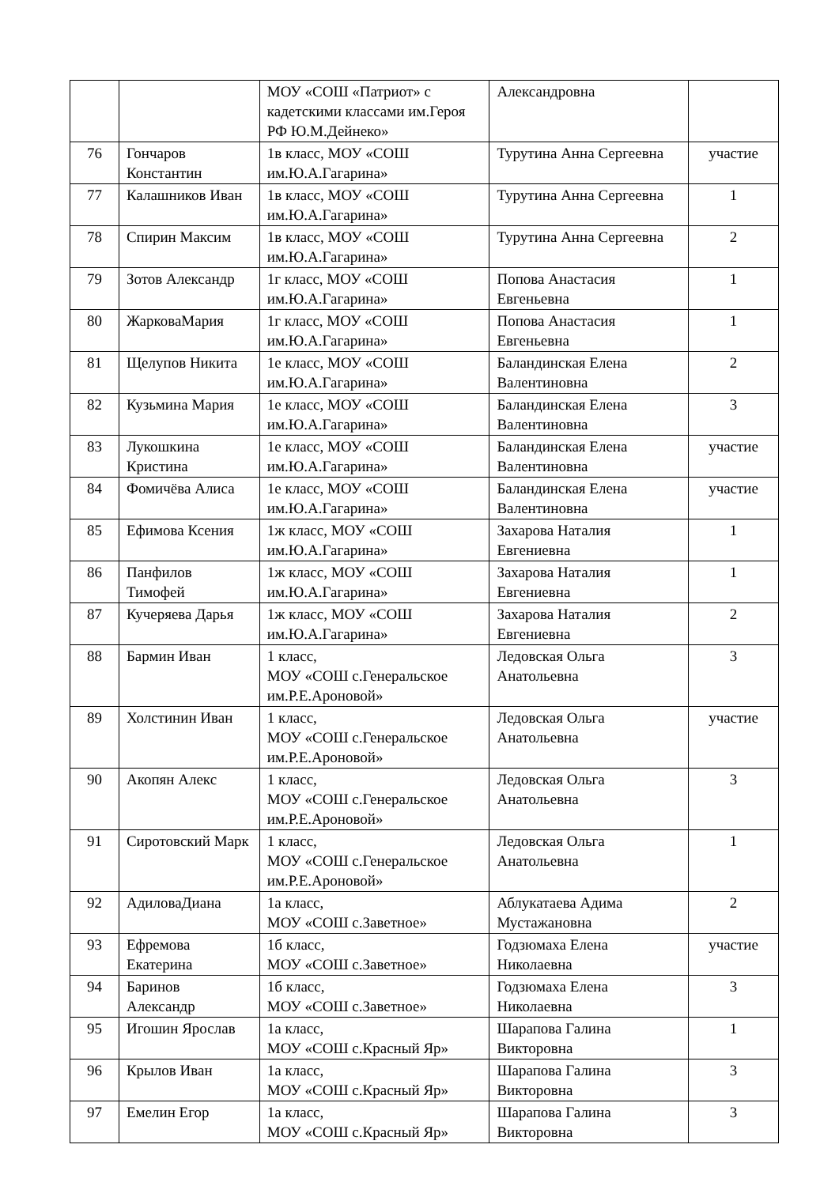| | | МОУ «СОШ «Патриот» с кадетскими классами им.Героя РФ Ю.М.Дейнеко» | Александровна | |
| 76 | Гончаров Константин | 1в класс, МОУ «СОШ им.Ю.А.Гагарина» | Турутина Анна Сергеевна | участие |
| 77 | Калашников Иван | 1в класс, МОУ «СОШ им.Ю.А.Гагарина» | Турутина Анна Сергеевна | 1 |
| 78 | Спирин Максим | 1в класс, МОУ «СОШ им.Ю.А.Гагарина» | Турутина Анна Сергеевна | 2 |
| 79 | Зотов Александр | 1г класс, МОУ «СОШ им.Ю.А.Гагарина» | Попова Анастасия Евгеньевна | 1 |
| 80 | ЖарковаМария | 1г класс, МОУ «СОШ им.Ю.А.Гагарина» | Попова Анастасия Евгеньевна | 1 |
| 81 | Щелупов Никита | 1е класс, МОУ «СОШ им.Ю.А.Гагарина» | Баландинская Елена Валентиновна | 2 |
| 82 | Кузьмина Мария | 1е класс, МОУ «СОШ им.Ю.А.Гагарина» | Баландинская Елена Валентиновна | 3 |
| 83 | Лукошкина Кристина | 1е класс, МОУ «СОШ им.Ю.А.Гагарина» | Баландинская Елена Валентиновна | участие |
| 84 | Фомичёва Алиса | 1е класс, МОУ «СОШ им.Ю.А.Гагарина» | Баландинская Елена Валентиновна | участие |
| 85 | Ефимова Ксения | 1ж класс, МОУ «СОШ им.Ю.А.Гагарина» | Захарова Наталия Евгениевна | 1 |
| 86 | Панфилов Тимофей | 1ж класс, МОУ «СОШ им.Ю.А.Гагарина» | Захарова Наталия Евгениевна | 1 |
| 87 | Кучеряева Дарья | 1ж класс, МОУ «СОШ им.Ю.А.Гагарина» | Захарова Наталия Евгениевна | 2 |
| 88 | Бармин Иван | 1 класс, МОУ «СОШ с.Генеральское им.Р.Е.Ароновой» | Ледовская Ольга Анатольевна | 3 |
| 89 | Холстинин Иван | 1 класс, МОУ «СОШ с.Генеральское им.Р.Е.Ароновой» | Ледовская Ольга Анатольевна | участие |
| 90 | Акопян Алекс | 1 класс, МОУ «СОШ с.Генеральское им.Р.Е.Ароновой» | Ледовская Ольга Анатольевна | 3 |
| 91 | Сиротовский Марк | 1 класс, МОУ «СОШ с.Генеральское им.Р.Е.Ароновой» | Ледовская Ольга Анатольевна | 1 |
| 92 | АдиловаДиана | 1а класс, МОУ «СОШ с.Заветное» | Аблукатаева Адима Мустажановна | 2 |
| 93 | Ефремова Екатерина | 1б класс, МОУ «СОШ с.Заветное» | Годзюмаха Елена Николаевна | участие |
| 94 | Баринов Александр | 1б класс, МОУ «СОШ с.Заветное» | Годзюмаха Елена Николаевна | 3 |
| 95 | Игошин Ярослав | 1а класс, МОУ «СОШ с.Красный Яр» | Шарапова Галина Викторовна | 1 |
| 96 | Крылов Иван | 1а класс, МОУ «СОШ с.Красный Яр» | Шарапова Галина Викторовна | 3 |
| 97 | Емелин Егор | 1а класс, МОУ «СОШ с.Красный Яр» | Шарапова Галина Викторовна | 3 |